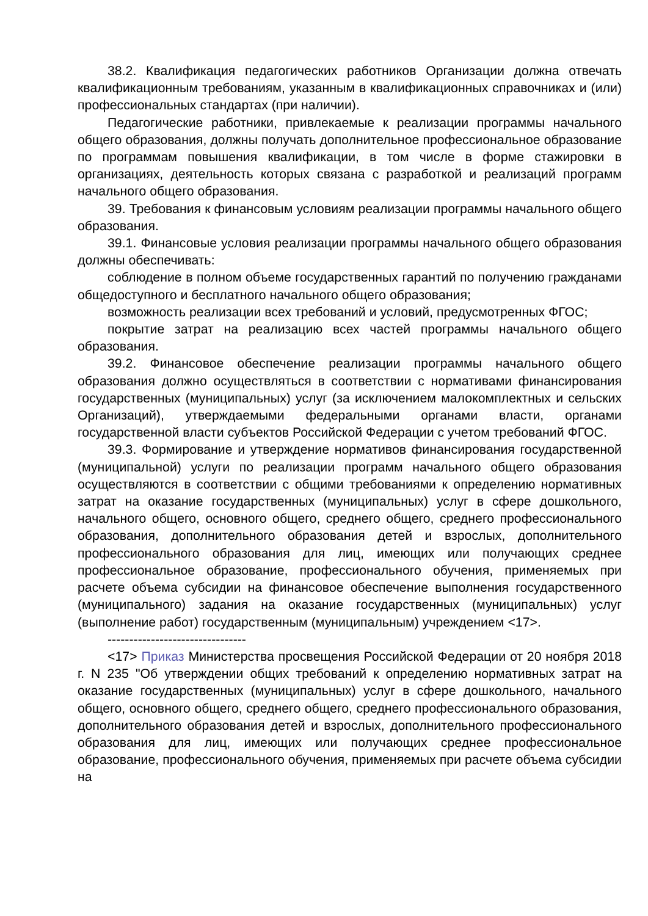38.2. Квалификация педагогических работников Организации должна отвечать квалификационным требованиям, указанным в квалификационных справочниках и (или) профессиональных стандартах (при наличии).
Педагогические работники, привлекаемые к реализации программы начального общего образования, должны получать дополнительное профессиональное образование по программам повышения квалификации, в том числе в форме стажировки в организациях, деятельность которых связана с разработкой и реализаций программ начального общего образования.
39. Требования к финансовым условиям реализации программы начального общего образования.
39.1. Финансовые условия реализации программы начального общего образования должны обеспечивать:
соблюдение в полном объеме государственных гарантий по получению гражданами общедоступного и бесплатного начального общего образования;
возможность реализации всех требований и условий, предусмотренных ФГОС;
покрытие затрат на реализацию всех частей программы начального общего образования.
39.2. Финансовое обеспечение реализации программы начального общего образования должно осуществляться в соответствии с нормативами финансирования государственных (муниципальных) услуг (за исключением малокомплектных и сельских Организаций), утверждаемыми федеральными органами власти, органами государственной власти субъектов Российской Федерации с учетом требований ФГОС.
39.3. Формирование и утверждение нормативов финансирования государственной (муниципальной) услуги по реализации программ начального общего образования осуществляются в соответствии с общими требованиями к определению нормативных затрат на оказание государственных (муниципальных) услуг в сфере дошкольного, начального общего, основного общего, среднего общего, среднего профессионального образования, дополнительного образования детей и взрослых, дополнительного профессионального образования для лиц, имеющих или получающих среднее профессиональное образование, профессионального обучения, применяемых при расчете объема субсидии на финансовое обеспечение выполнения государственного (муниципального) задания на оказание государственных (муниципальных) услуг (выполнение работ) государственным (муниципальным) учреждением <17>.
--------------------------------
<17> Приказ Министерства просвещения Российской Федерации от 20 ноября 2018 г. N 235 "Об утверждении общих требований к определению нормативных затрат на оказание государственных (муниципальных) услуг в сфере дошкольного, начального общего, основного общего, среднего общего, среднего профессионального образования, дополнительного образования детей и взрослых, дополнительного профессионального образования для лиц, имеющих или получающих среднее профессиональное образование, профессионального обучения, применяемых при расчете объема субсидии на